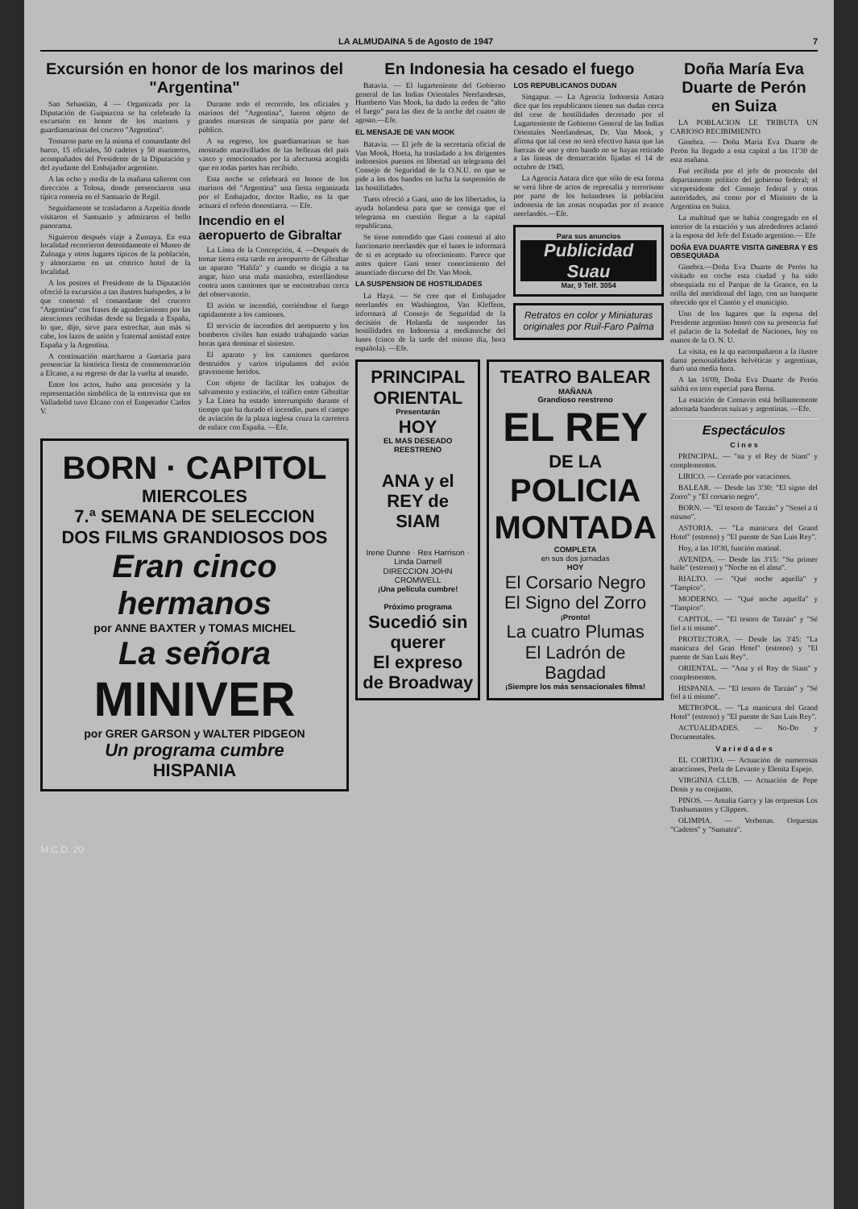LA ALMUDAINA 5 de Agosto de 1947 7
Excursión en honor de los marinos del "Argentina"
San Sebastián, 4 — Organizada por la Diputación de Guipúzcoa se ha celebrado la excursión en honor de los marinos y guardiamarinas del crucero "Argentina".
Tomaron parte en la misma el comandante del barco, 15 oficiales, 50 cadetes y 50 marineros, acompañados del Presidente de la Diputación y del ayudante del Embajador argentino.
A las ocho y media de la mañana salieron con dirección a Tolosa, donde presenciaron una típica romería en el Santuario de Regil.
Seguidamente se trasladaron a Azpeitia donde visitaron el Santuario y admiraron el bello panorama.
Siguieron después viaje a Zumaya. En esta localidad recorrieron detenidamente el Museo de Zuloaga y otros lugares típicos de la población, y almorzaron en un céntrico hotel de la localidad.
A los postres el Presidente de la Diputación ofreció la excursión a tan ilustres huéspedes, a lo que contestó el comandante del crucero "Argentina" con frases de agradecimiento por las atenciones recibidas desde su llegada a España, lo que, dijo, sirve para estrechar, aun más si cabe, los lazos de unión y fraternal amistad entre España y la Argentina.
A continuación marcharon a Guetaria para presenciar la histórica fiesta de conmemoración a Elcano, a su regreso de dar la vuelta al mundo.
Entre los actos, hubo una procesión y la representación simbólica de la entrevista que en Valladolid tuvo Elcano con el Emperador Carlos V.
Durante todo el recorrido, los oficiales y marinos del "Argentina", fueron objeto de grandes muestras de simpatía por parte del público.
A su regreso, los guardiamarinas se han mostrado maravillados de las bellezas del país vasco y emocionados por la afectuosa acogida que en todas partes han recibido.
Esta noche se celebrará en honor de los marinos del "Argentina" una fiesta organizada por el Embajador, doctor Radio, en la que actuará el orfeón donostiarra. — Efe.
Incendio en el aeropuerto de Gibraltar
La Línea de la Concepción, 4. —Después de tomar tierra esta tarde en areopuerto de Gibraltar un aparato "Halifa" y cuando se dirigía a su angar, hizo una mala maniobra, estrellándose contra unos camiones que se encontraban cerca del observatorio.
El avión se incendió, corriéndose el fuego rapidamente a los camiones.
El servicio de incendios del aeropuerto y los bomberos civiles han estado trabajando varias horas qara dominar el siniestro.
El aparato y los camiones quedaron destruidos y varios tripulantes del avión gravemente heridos.
Con objeto de facilitar los trabajos de salvamento y extinción, el tráfico entre Gibraltar y La Línea ha estado interrumpido durante el tiempo que ha durado el incendio, pues el campo de aviación de la plaza inglesa cruza la carretera de enlace con España. —Efe.
BORN · CAPITOL
MIERCOLES
7.ª SEMANA DE SELECCION
DOS FILMS GRANDIOSOS DOS
Eran cinco hermanos
por ANNE BAXTER y TOMAS MICHEL
La señora
MINIVER
por GRER GARSON y WALTER PIDGEON
Un programa cumbre
HISPANIA
En Indonesia ha cesado el fuego
Batavia. — El lugarteniente del Gobierno general de las Indias Orientales Neerlandesas, Humberto Van Mook, ha dado la orden de "alto el fuego" para las diez de la noche del cuatro de agosto.—Efe.
EL MENSAJE DE VAN MOOK
Batavia. — El jefe de la secretaría oficial de Van Mook, Hoeta, ha trasladado a los dirigentes indonesios puestos en libertad un telegrama del Consejo de Seguridad de la O.N.U. en que se pide a los dos bandos en lucha la suspensión de las hostilidades.
Tuets ofreció a Gani, uno de los libertados, la ayuda holandesa para que se consiga que el telegrama en cuestión llegue a la capital republicana.
Se tiene entendido que Gani contestó al alto funcionario neerlandés que el lunes le informará de si es aceptado su ofrecimiento. Parece que antes quiere Gani tener conocimiento del anunciado discurso del Dr. Van Mook.
LA SUSPENSION DE HOSTILIDADES
La Haya. — Se cree que el Embajador neerlandés en Washington, Van Kleffens, informará al Consejo de Seguridad de la decisión de Holanda de suspender las hostilidades en Indonesia a medianoche del lunes (cinco de la tarde del mismo día, hora española). —Efe.
LOS REPUBLICANOS DUDAN
Singapur. — La Agencia Indonesia Antara dice que los republicanos tienen sus dudas cerca del cese de hostilidades decretado por el Lugarteniente de Gobierno General de las Indias Orientales Neerlandesas, Dr. Van Mook, y afirma que tal cese no será efectivo hasta que las fuerzas de uno y otro bando no se hayan retirado a las líneas de demarcación fijadas el 14 de octubre de 1945.
La Agencia Antara dice que sólo de esa forma se verá libre de actos de represalia y terrorismo por parte de los holandeses la población indonesia de las zonas ocupadas por el avance neerlandés.—Efe.
Para sus anuncios
Publicidad Suau
Mar, 9 Telf. 3054
Retratos en color y Miniaturas originales por Ruil-Faro Palma
PRINCIPAL
ORIENTAL
Presentarán
HOY
EL MAS DESEADO REESTRENO
ANA y el REY de SIAM
Irene Dunne · Rex Harrison · Linda Darnell
DIRECCION JOHN CROMWELL
¡Una película cumbre!
Próximo programa
Sucedió sin querer
El expreso de Broadway
TEATRO BALEAR
MAÑANA
Grandioso reestreno
EL REY
DE LA
POLICIA MONTADA
COMPLETA
en sus dos jornadas
HOY
El Corsario Negro
El Signo del Zorro
¡Pronto!
La cuatro Plumas
El Ladrón de Bagdad
¡Siempre los más sensacionales films!
Doña María Eva Duarte de Perón en Suiza
LA POBLACION LE TRIBUTA UN CARIOSO RECIBIMIENTO
Ginebra. — Doña María Eva Duarte de Perón ha llegado a esta capital a las 11'30 de esta mañana.
Fué recibida por el jefe de protocolo del departamento político del gobierno federal; el vicepresidente del Consejo federal y otras autoridades, así como por el Ministro de la Argentina en Suiza.
La multitud que se había congregado en el interior de la estación y sus alrededores aclamó a la esposa del Jefe del Estado argentino.— Efe
DOÑA EVA DUARTE VISITA GINEBRA Y ES OBSEQUIADA
Ginebra.—Doña Eva Duarte de Perón ha visitado en coche esta ciudad y ha sido obsequiada en el Parque de la Grance, en la orilla del meridional del lago, con un banquete ohrecido qor el Cantón y el municipio.
Uno de los lugares que la esposa del Presdente argentino honró con su presencia fué el palacio de la Soledad de Naciones, hoy en manos de la O. N. U.
La visita, en la qu eacompañaron a la ilustre dama personalidades helvéticas y argentinas, duró una media hora.
A las 16'09, Doña Eva Duarte de Perón saldrá en tren especial para Berna.
La estación de Cornavin está brillantemente adornada banderas suizas y argentinas. —Efe.
Espectáculos
C i n e s
PRINCIPAL. — "na y el Rey de Siam" y complementos.
LIRICO. — Cerrado por vacaciones.
BALEAR. — Desde las 3'30: "El signo del Zorro" y "El corsario negro".
BORN. — "El tesoro de Tarzán" y "Senel a tí mismo".
ASTORIA. — "La manicura del Grand Hotel" (estreno) y "El puente de San Luis Rey".
Hoy, a las 10'30, función matinal.
AVENIDA. — Desde las 3'15: "Su primer baile" (estreno) y "Noche en el alma".
RIALTO. — "Qué noche aquella" y "Tampico".
MODERNO. — "Qué noche aquella" y "Tampico".
CAPITOL. — "El tesoro de Tarzán" y "Sé fiel a tí mismo".
PROTECTORA. — Desde las 3'45: "La manicura del Gran Hotel" (estreno) y "El puente de San Luis Rey".
ORIENTAL. — "Ana y el Rey de Siam" y complementos.
HISPANIA. — "El tesoro de Tarzán" y "Sé fiel a tí mismo".
METROPOL. — "La manicura del Grand Hotel" (estreno) y "El puente de San Luis Rey".
ACTUALIDADES. — No-Do y Documentales.
V a r i e d a d e s
EL CORTIJO. — Actuación de numerosas atracciones, Perla de Levante y Elenita Espejo.
VIRGINIA CLUB. — Actuación de Pepe Denis y su conjunto.
PINOS. — Amalia Garcy y las orquestas Los Trashumantes y Clippers.
OLIMPIA. — Verbenas. Orquestas "Cadetes" y "Sumatra".
M.C.D. 20